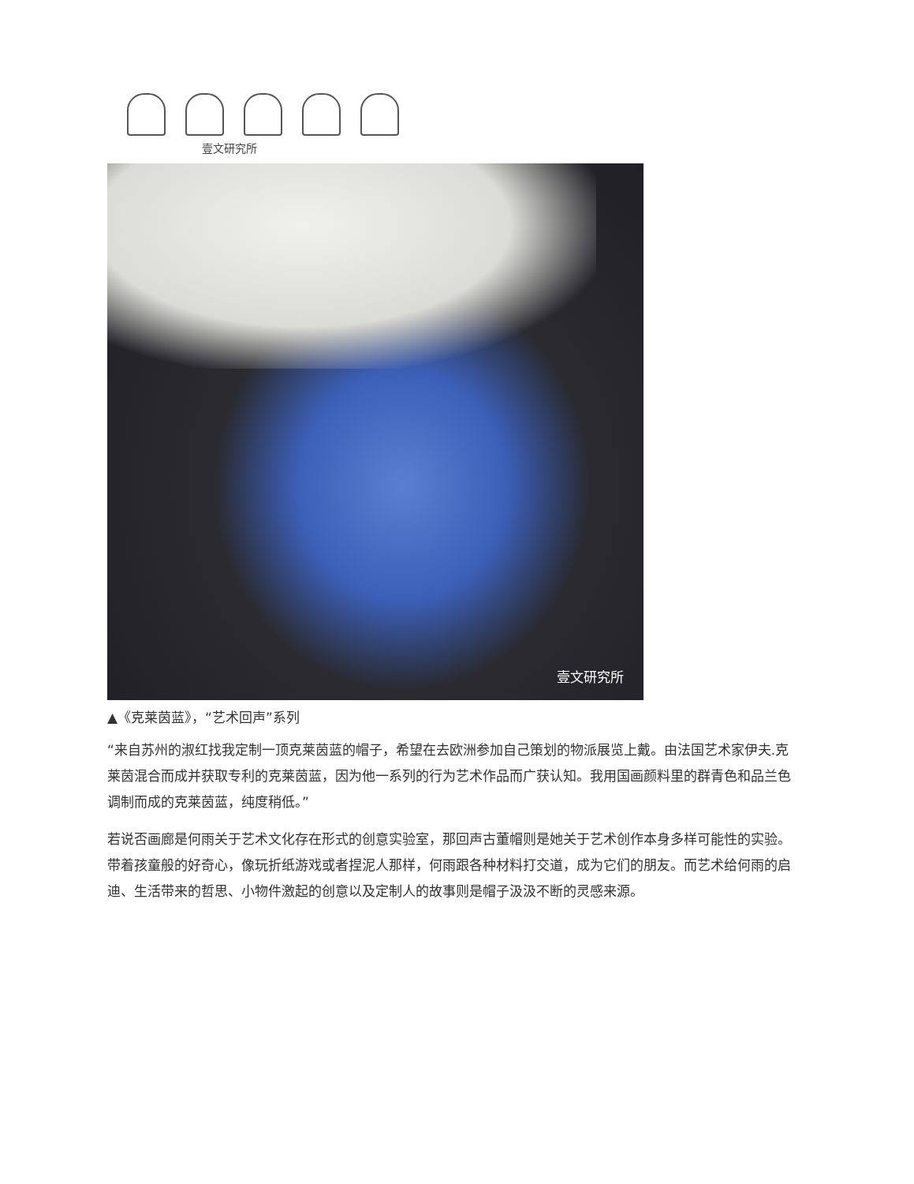壹文研究所
壹文研究所
▲《克莱茵蓝》，“艺术回声”系列
“来自苏州的淑红找我定制一顶克莱茵蓝的帽子，希望在去欧洲参加自己策划的物派展览上戴。由法国艺术家伊夫.克莱茵混合而成并获取专利的克莱茵蓝，因为他一系列的行为艺术作品而广获认知。我用国画颜料里的群青色和品兰色调制而成的克莱茵蓝，纯度稍低。”
若说否画廊是何雨关于艺术文化存在形式的创意实验室，那回声古董帽则是她关于艺术创作本身多样可能性的实验。带着孩童般的好奇心，像玩折纸游戏或者捏泥人那样，何雨跟各种材料打交道，成为它们的朋友。而艺术给何雨的启迪、生活带来的哲思、小物件激起的创意以及定制人的故事则是帽子汲汲不断的灵感来源。